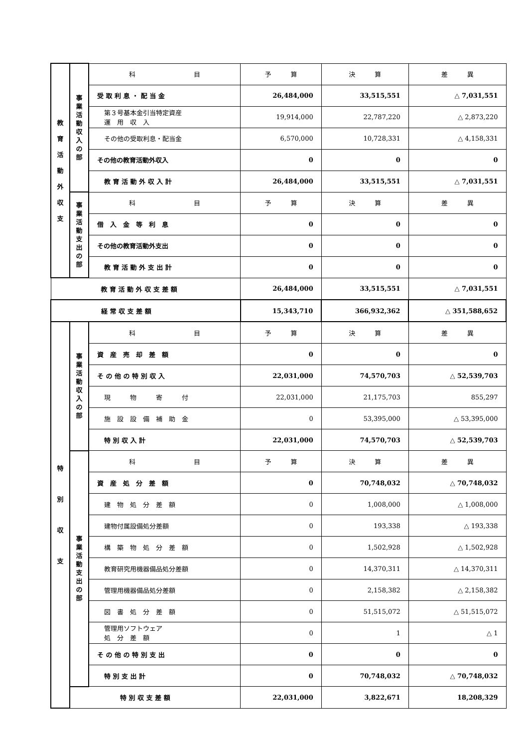| 教 育 活 動 外 収 支 | 事業活動収入の部 | 科 目 | 予 算 | 決 算 | 差 異 |
| | | 受 取 利 息 ・ 配 当 金 | 26,484,000 | 33,515,551 | △ 7,031,551 |
| | | 第３号基本金引当特定資産 運 用 収 入 | 19,914,000 | 22,787,220 | △ 2,873,220 |
| | | その他の受取利息・配当金 | 6,570,000 | 10,728,331 | △ 4,158,331 |
| | | その他の教育活動外収入 | 0 | 0 | 0 |
| | | 教 育 活 動 外 収 入 計 | 26,484,000 | 33,515,551 | △ 7,031,551 |
| | 事業活動支出の部 | 科 目 | 予 算 | 決 算 | 差 異 |
| | | 借 入 金 等 利 息 | 0 | 0 | 0 |
| | | その他の教育活動外支出 | 0 | 0 | 0 |
| | | 教 育 活 動 外 支 出 計 | 0 | 0 | 0 |
| 教 育 活 動 外 収 支 差 額 | | | 26,484,000 | 33,515,551 | △ 7,031,551 |
| 経 常 収 支 差 額 | | | 15,343,710 | 366,932,362 | △ 351,588,652 |
| 特 別 収 支 | 事業活動収入の部 | 科 目 | 予 算 | 決 算 | 差 異 |
| | | 資 産 売 却 差 額 | 0 | 0 | 0 |
| | | そ の 他 の 特 別 収 入 | 22,031,000 | 74,570,703 | △ 52,539,703 |
| | | 現 物 寄 付 | 22,031,000 | 21,175,703 | 855,297 |
| | | 施 設 設 備 補 助 金 | 0 | 53,395,000 | △ 53,395,000 |
| | | 特 別 収 入 計 | 22,031,000 | 74,570,703 | △ 52,539,703 |
| | 事業活動支出の部 | 科 目 | 予 算 | 決 算 | 差 異 |
| | | 資 産 処 分 差 額 | 0 | 70,748,032 | △ 70,748,032 |
| | | 建 物 処 分 差 額 | 0 | 1,008,000 | △ 1,008,000 |
| | | 建物付属設備処分差額 | 0 | 193,338 | △ 193,338 |
| | | 構 築 物 処 分 差 額 | 0 | 1,502,928 | △ 1,502,928 |
| | | 教育研究用機器備品処分差額 | 0 | 14,370,311 | △ 14,370,311 |
| | | 管理用機器備品処分差額 | 0 | 2,158,382 | △ 2,158,382 |
| | | 図 書 処 分 差 額 | 0 | 51,515,072 | △ 51,515,072 |
| | | 管理用ソフトウェア 処 分 差 額 | 0 | 1 | △ 1 |
| | | そ の 他 の 特 別 支 出 | 0 | 0 | 0 |
| | | 特 別 支 出 計 | 0 | 70,748,032 | △ 70,748,032 |
| | 特 別 収 支 差 額 | | 22,031,000 | 3,822,671 | 18,208,329 |